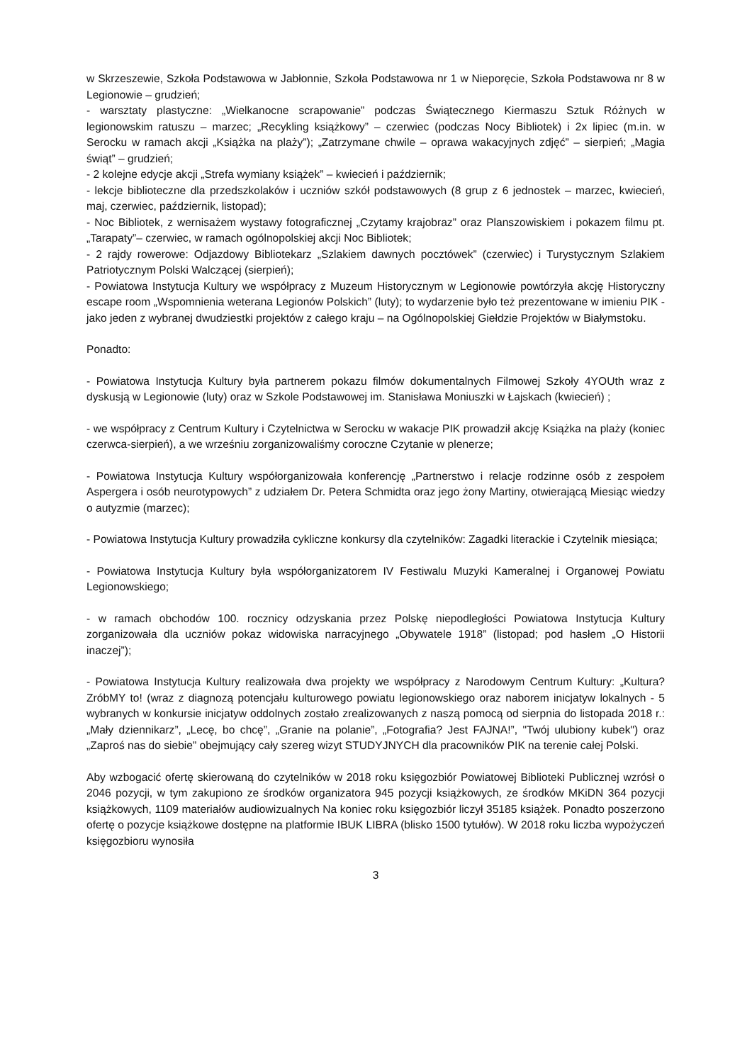w Skrzeszewie, Szkoła Podstawowa w Jabłonnie, Szkoła Podstawowa nr 1 w Nieporęcie, Szkoła Podstawowa nr 8 w Legionowie – grudzień;
- warsztaty plastyczne: „Wielkanocne scrapowanie” podczas Świątecznego Kiermaszu Sztuk Różnych w legionowskim ratuszu – marzec; „Recykling książkowy” – czerwiec (podczas Nocy Bibliotek) i 2x lipiec (m.in. w Serocku w ramach akcji „Książka na plaży”); „Zatrzymane chwile – oprawa wakacyjnych zdjęć” – sierpień; „Magia świąt” – grudzień;
- 2 kolejne edycje akcji „Strefa wymiany książek” – kwiecień i październik;
- lekcje biblioteczne dla przedszkolaków i uczniów szkół podstawowych (8 grup z 6 jednostek – marzec, kwiecień, maj, czerwiec, październik, listopad);
- Noc Bibliotek, z wernisażem wystawy fotograficznej „Czytamy krajobraz” oraz Planszowiskiem i pokazem filmu pt. „Tarapaty”– czerwiec, w ramach ogólnopolskiej akcji Noc Bibliotek;
- 2 rajdy rowerowe: Odjazdowy Bibliotekarz „Szlakiem dawnych pocztówek” (czerwiec) i Turystycznym Szlakiem Patriotycznym Polski Walczącej (sierpień);
- Powiatowa Instytucja Kultury we współpracy z Muzeum Historycznym w Legionowie powtórzyła akcję Historyczny escape room „Wspomnienia weterana Legionów Polskich” (luty); to wydarzenie było też prezentowane w imieniu PIK - jako jeden z wybranej dwudziestki projektów z całego kraju – na Ogólnopolskiej Giełdzie Projektów w Białymstoku.
Ponadto:
- Powiatowa Instytucja Kultury była partnerem pokazu filmów dokumentalnych Filmowej Szkoły 4YOUth wraz z dyskusją w Legionowie (luty) oraz w Szkole Podstawowej im. Stanisława Moniuszki w Łajskach (kwiecień) ;
- we współpracy z Centrum Kultury i Czytelnictwa w Serocku w wakacje PIK prowadził akcję Książka na plaży (koniec czerwca-sierpień), a we wrześniu zorganizowaliśmy coroczne Czytanie w plenerze;
- Powiatowa Instytucja Kultury współorganizowała konferencję „Partnerstwo i relacje rodzinne osób z zespołem Aspergera i osób neurotypowych” z udziałem Dr. Petera Schmidta oraz jego żony Martiny, otwierającą Miesiąc wiedzy o autyzmie (marzec);
- Powiatowa Instytucja Kultury prowadziła cykliczne konkursy dla czytelników: Zagadki literackie i Czytelnik miesiąca;
- Powiatowa Instytucja Kultury była współorganizatorem IV Festiwalu Muzyki Kameralnej i Organowej Powiatu Legionowskiego;
- w ramach obchodów 100. rocznicy odzyskania przez Polskę niepodległości Powiatowa Instytucja Kultury zorganizowała dla uczniów pokaz widowiska narracyjnego „Obywatele 1918” (listopad; pod hasłem „O Historii inaczej”);
- Powiatowa Instytucja Kultury realizowała dwa projekty we współpracy z Narodowym Centrum Kultury: „Kultura? ZróbMY to! (wraz z diagnozą potencjału kulturowego powiatu legionowskiego oraz naborem inicjatyw lokalnych - 5 wybranych w konkursie inicjatyw oddolnych zostało zrealizowanych z naszą pomocą od sierpnia do listopada 2018 r.: „Mały dziennikarz”, „Lecę, bo chcę”, „Granie na polanie”, „Fotografia? Jest FAJNA!”, "Twój ulubiony kubek") oraz „Zaproś nas do siebie” obejmujący cały szereg wizyt STUDYJNYCH dla pracowników PIK na terenie całej Polski.
Aby wzbogacić ofertę skierowaną do czytelników w 2018 roku księgozbiór Powiatowej Biblioteki Publicznej wzrósł o 2046 pozycji, w tym zakupiono ze środków organizatora 945 pozycji książkowych, ze środków MKiDN 364 pozycji książkowych, 1109 materiałów audiowizualnych Na koniec roku księgozbiór liczył 35185 książek. Ponadto poszerzono ofertę o pozycje książkowe dostępne na platformie IBUK LIBRA (blisko 1500 tytułów). W 2018 roku liczba wypożyczeń księgozbioru wynosiła
3